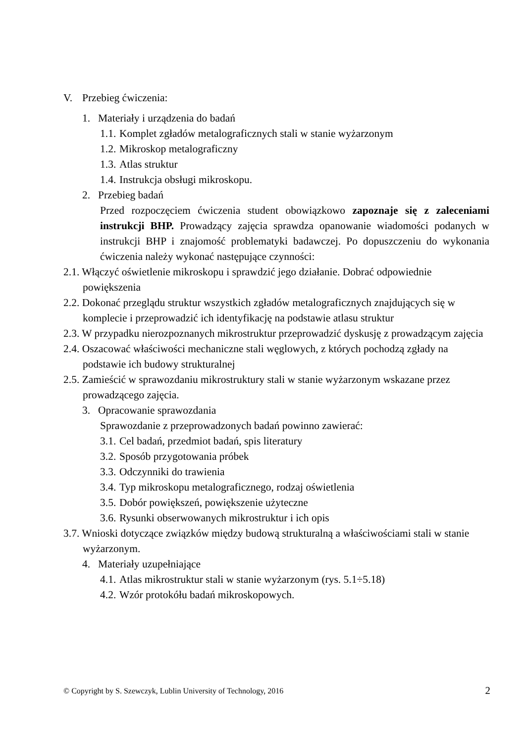V. Przebieg ćwiczenia:
1. Materiały i urządzenia do badań
1.1. Komplet zgładów metalograficznych stali w stanie wyżarzonym
1.2. Mikroskop metalograficzny
1.3. Atlas struktur
1.4. Instrukcja obsługi mikroskopu.
2. Przebieg badań
Przed rozpoczęciem ćwiczenia student obowiązkowo zapoznaje się z zaleceniami instrukcji BHP. Prowadzący zajęcia sprawdza opanowanie wiadomości podanych w instrukcji BHP i znajomość problematyki badawczej. Po dopuszczeniu do wykonania ćwiczenia należy wykonać następujące czynności:
2.1. Włączyć oświetlenie mikroskopu i sprawdzić jego działanie. Dobrać odpowiednie powiększenia
2.2. Dokonać przeglądu struktur wszystkich zgładów metalograficznych znajdujących się w komplecie i przeprowadzić ich identyfikację na podstawie atlasu struktur
2.3. W przypadku nierozpoznanych mikrostruktur przeprowadzić dyskusję z prowadzącym zajęcia
2.4. Oszacować właściwości mechaniczne stali węglowych, z których pochodzą zgłady na podstawie ich budowy strukturalnej
2.5. Zamieścić w sprawozdaniu mikrostruktury stali w stanie wyżarzonym wskazane przez prowadzącego zajęcia.
3. Opracowanie sprawozdania
Sprawozdanie z przeprowadzonych badań powinno zawierać:
3.1. Cel badań, przedmiot badań, spis literatury
3.2. Sposób przygotowania próbek
3.3. Odczynniki do trawienia
3.4. Typ mikroskopu metalograficznego, rodzaj oświetlenia
3.5. Dobór powiększeń, powiększenie użyteczne
3.6. Rysunki obserwowanych mikrostruktur i ich opis
3.7. Wnioski dotyczące związków między budową strukturalną a właściwościami stali w stanie wyżarzonym.
4. Materiały uzupełniające
4.1. Atlas mikrostruktur stali w stanie wyżarzonym (rys. 5.1÷5.18)
4.2. Wzór protokółu badań mikroskopowych.
© Copyright by S. Szewczyk, Lublin University of Technology, 2016 2